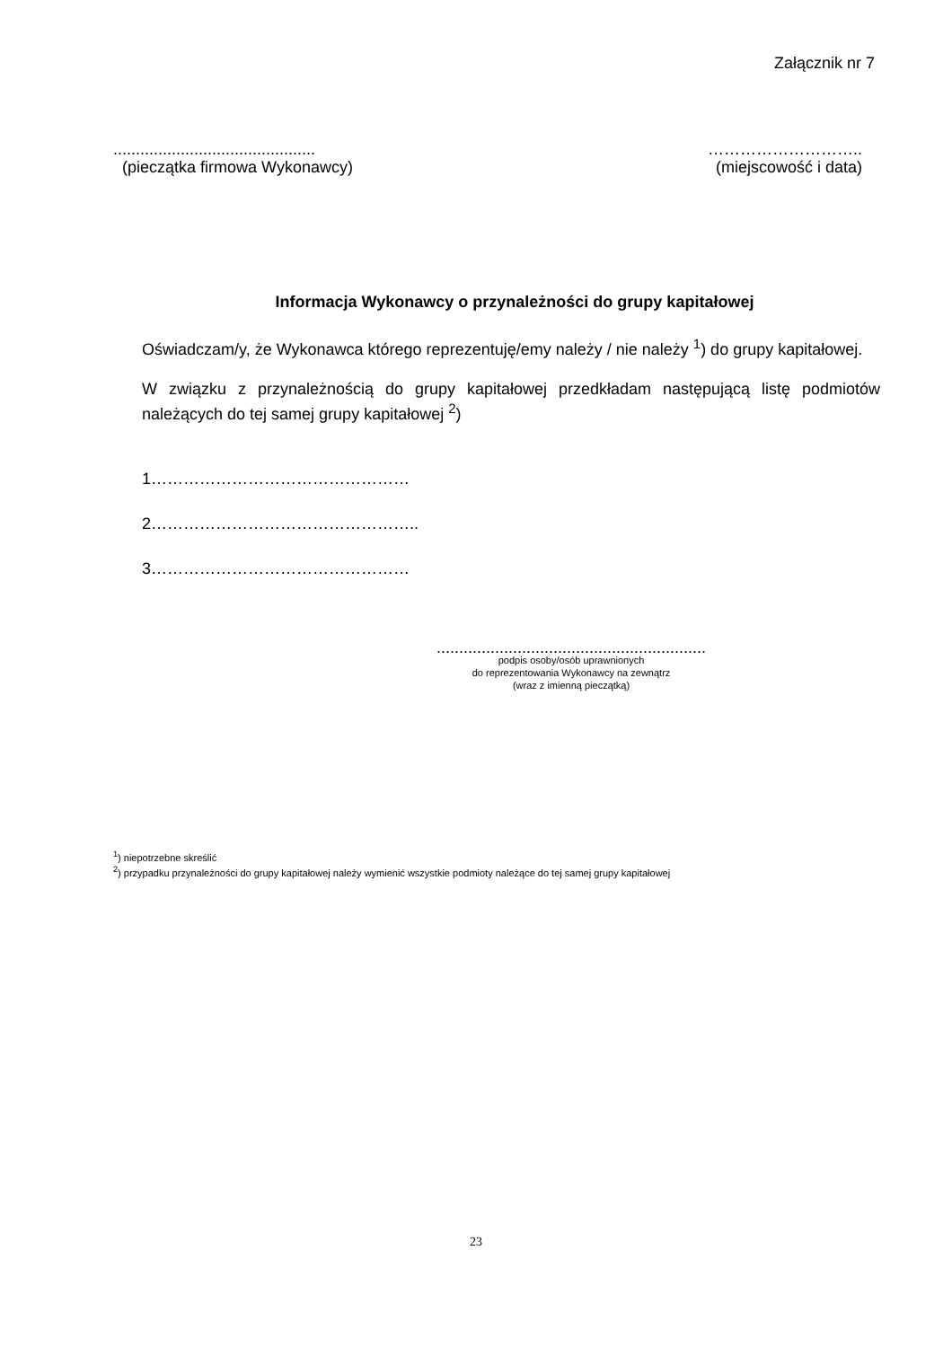Załącznik nr 7
.............................................
(pieczątka firmowa Wykonawcy)
………………………..
(miejscowość i data)
Informacja Wykonawcy o przynależności do grupy kapitałowej
Oświadczam/y, że Wykonawca którego reprezentuję/emy należy / nie należy <sup>1</sup>) do grupy kapitałowej.
W związku z przynależnością do grupy kapitałowej przedkładam następującą listę podmiotów należących do tej samej grupy kapitałowej <sup>2</sup>)
1…………………………………………
2…………………………………………..
3…………………………………………
............................................................
podpis osoby/osób uprawnionych
do reprezentowania Wykonawcy na zewnątrz
(wraz z imienną pieczątką)
<sup>1</sup>) niepotrzebne skreślić
<sup>2</sup>) przypadku przynależności do grupy kapitałowej należy wymienić wszystkie podmioty należące do tej samej grupy kapitałowej
23